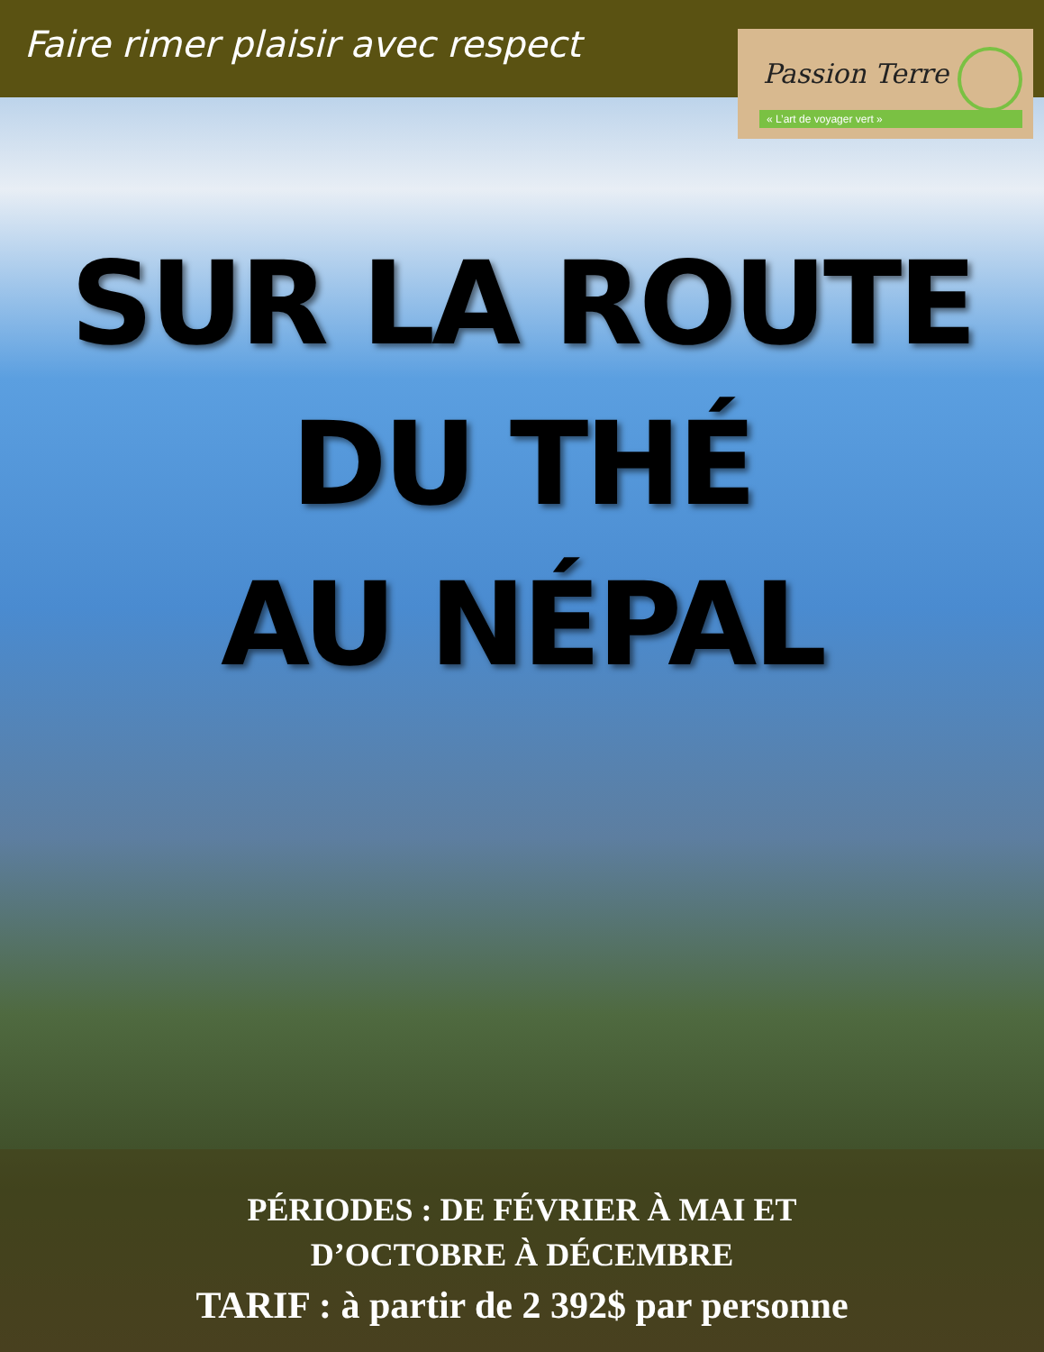Faire rimer plaisir avec respect
Passion Terre
« L’art de voyager vert »
SUR LA ROUTE DU THÉ
AU NÉPAL
PÉRIODES : DE FÉVRIER À MAI ET
D’OCTOBRE À DÉCEMBRE
TARIF : à partir de 2 392$ par personne